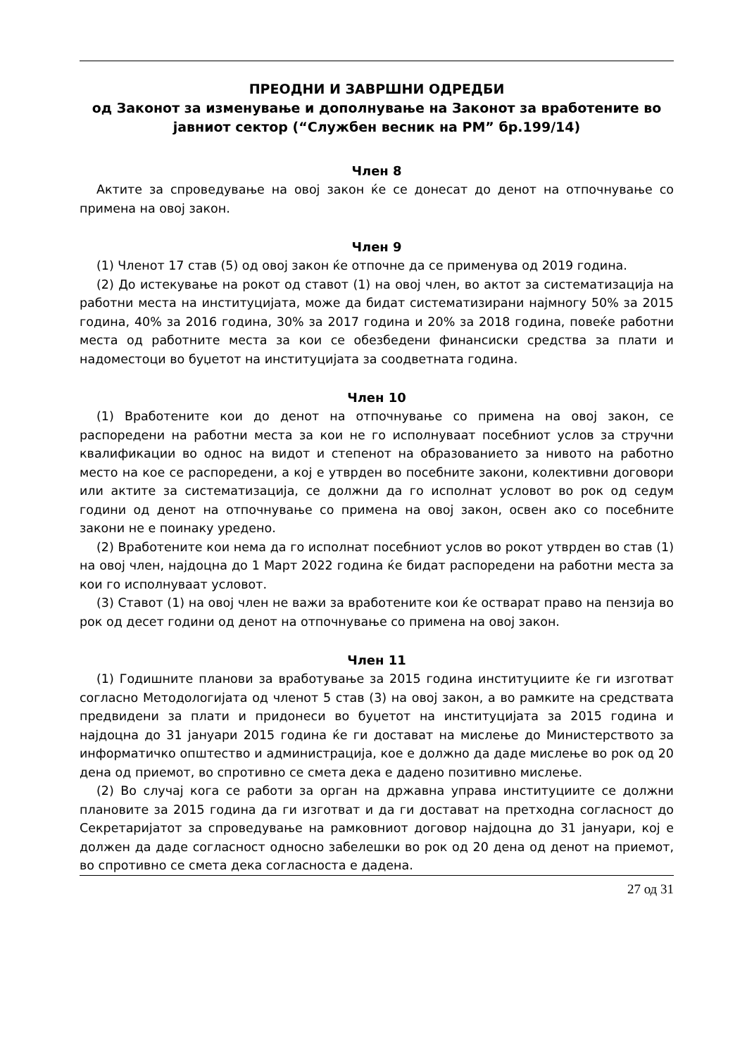ПРЕОДНИ И ЗАВРШНИ ОДРЕДБИ
од Законот за изменување и дополнување на Законот за вработените во јавниот сектор (“Службен весник на РМ” бр.199/14)
Член 8
Актите за спроведување на овој закон ќе се донесат до денот на отпочнување со примена на овој закон.
Член 9
(1) Членот 17 став (5) од овој закон ќе отпочне да се применува од 2019 година.
(2) До истекување на рокот од ставот (1) на овој член, во актот за систематизација на работни места на институцијата, може да бидат систематизирани најмногу 50% за 2015 година, 40% за 2016 година, 30% за 2017 година и 20% за 2018 година, повеќе работни места од работните места за кои се обезбедени финансиски средства за плати и надоместоци во буџетот на институцијата за соодветната година.
Член 10
(1) Вработените кои до денот на отпочнување со примена на овој закон, се распоредени на работни места за кои не го исполнуваат посебниот услов за стручни квалификации во однос на видот и степенот на образованието за нивото на работно место на кое се распоредени, а кој е утврден во посебните закони, колективни договори или актите за систематизација, се должни да го исполнат условот во рок од седум години од денот на отпочнување со примена на овој закон, освен ако со посебните закони не е поинаку уредено.
(2) Вработените кои нема да го исполнат посебниот услов во рокот утврден во став (1) на овој член, најдоцна до 1 Март 2022 година ќе бидат распоредени на работни места за кои го исполнуваат условот.
(3) Ставот (1) на овој член не важи за вработените кои ќе остварат право на пензија во рок од десет години од денот на отпочнување со примена на овој закон.
Член 11
(1) Годишните планови за вработување за 2015 година институциите ќе ги изготват согласно Методологијата од членот 5 став (3) на овој закон, а во рамките на средствата предвидени за плати и придонеси во буџетот на институцијата за 2015 година и најдоцна до 31 јануари 2015 година ќе ги достават на мислење до Министерството за информатичко општество и администрација, кое е должно да даде мислење во рок од 20 дена од приемот, во спротивно се смета дека е дадено позитивно мислење.
(2) Во случај кога се работи за орган на државна управа институциите се должни плановите за 2015 година да ги изготват и да ги достават на претходна согласност до Секретаријатот за спроведување на рамковниот договор најдоцна до 31 јануари, кој е должен да даде согласност односно забелешки во рок од 20 дена од денот на приемот, во спротивно се смета дека согласноста е дадена.
27 од 31